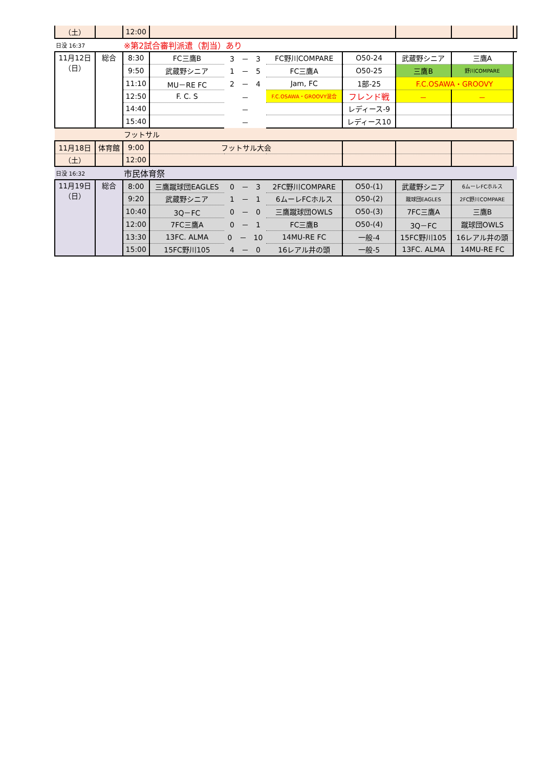| （土） | | 12:00 | | | | | | | |
| 日没 16:37 | | ※第2試合審判派遣（割当）あり | | | | | | | |
| 11月12日 （日） | 総合 | 8:30 | FC三鷹B | 3 － 3 | FC野川COMPARE | O50-24 | 武蔵野シニア | 三鷹A | |
| | | 9:50 | 武蔵野シニア | 1 － 5 | FC三鷹A | O50-25 | 三鷹B | 野川COMPARE | |
| | | 11:10 | MU－RE FC | 2 － 4 | Jam, FC | 1部-25 | F.C.OSAWA・GROOVY | | |
| | | 12:50 | F. C. S | － | F.C.OSAWA・GROOVY混合 | フレンド戦 | － | － | |
| | | 14:40 | | － | | レディース-9 | | | |
| | | 15:40 | | － | | レディース10 | | | |
| | | フットサル | | | | | | | |
| 11月18日 | 体育館 | 9:00 | フットサル大会 | | | | | | |
| （土） | | 12:00 | | | | | | | |
| 日没 16:32 | | 市民体育祭 | | | | | | | |
| 11月19日 （日） | 総合 | 8:00 | 三鷹蹴球団EAGLES | 0 － 3 | 2FC野川COMPARE | O50-(1) | 武蔵野シニア | 6ムーレFCホルス | |
| | | 9:20 | 武蔵野シニア | 1 － 1 | 6ムーレFCホルス | O50-(2) | 蹴球団EAGLES | 2FC野川COMPARE | |
| | | 10:40 | 3Q－FC | 0 － 0 | 三鷹蹴球団OWLS | O50-(3) | 7FC三鷹A | 三鷹B | |
| | | 12:00 | 7FC三鷹A | 0 － 1 | FC三鷹B | O50-(4) | 3Q－FC | 蹴球団OWLS | |
| | | 13:30 | 13FC. ALMA | 0 － 10 | 14MU-RE FC | 一般-4 | 15FC野川105 | 16レアル井の頭 | |
| | | 15:00 | 15FC野川105 | 4 － 0 | 16レアル井の頭 | 一般-5 | 13FC. ALMA | 14MU-RE FC | |